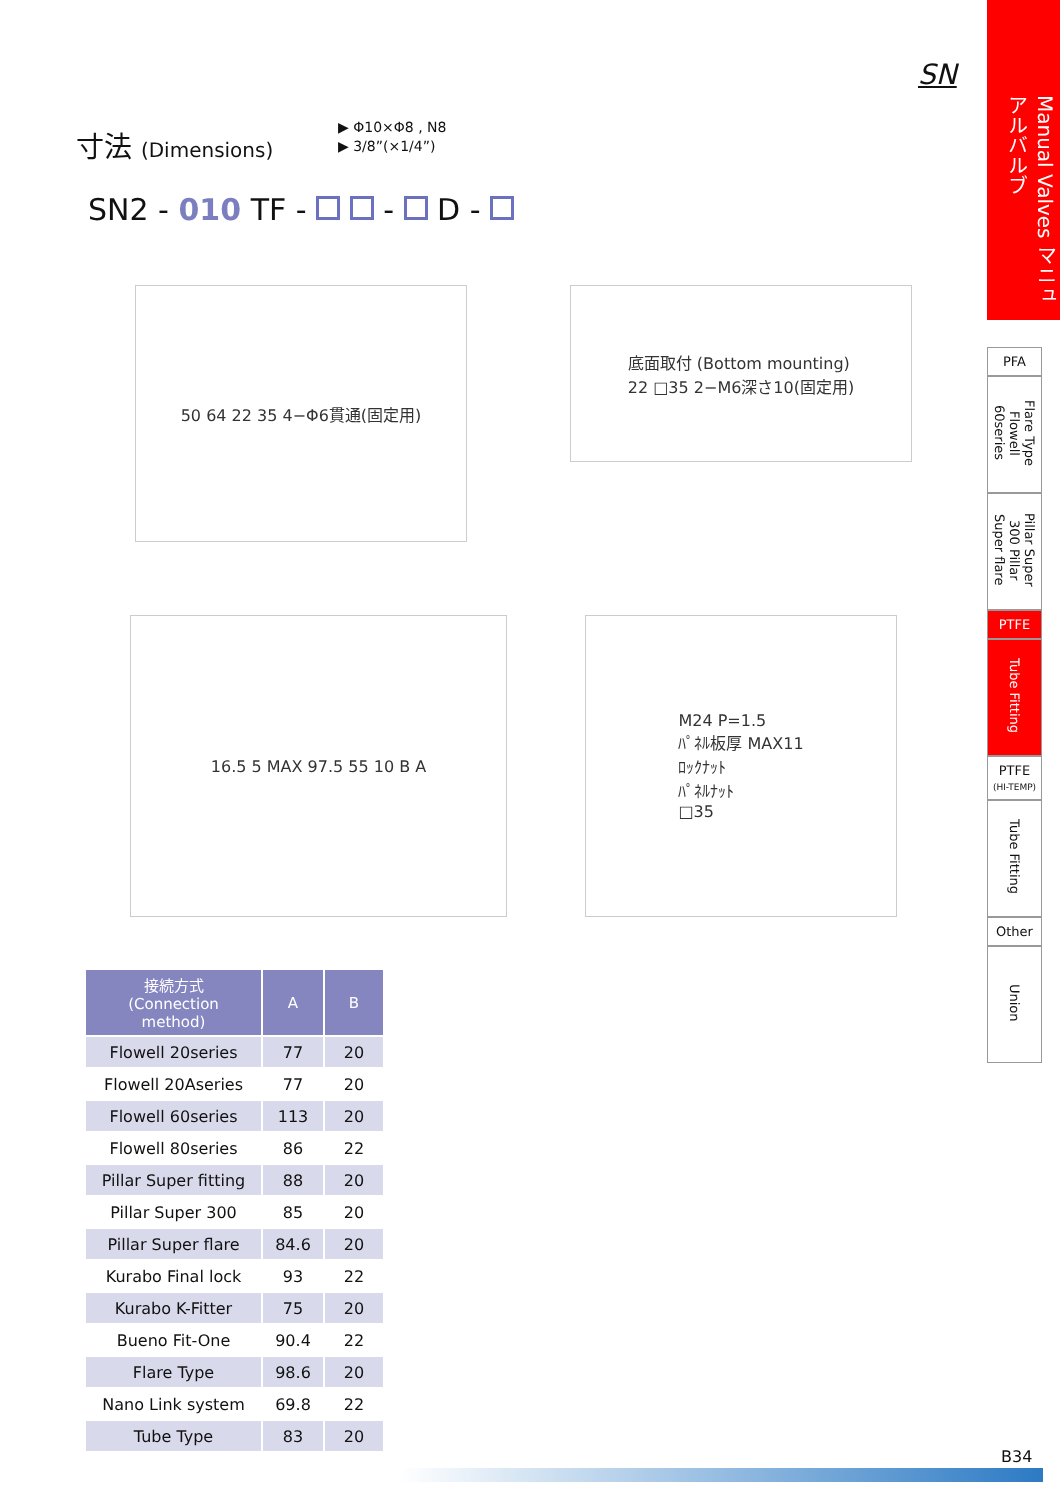SN
Manual Valves マニュアルバルブ
寸法 (Dimensions)
▶ Φ10×Φ8 , N8
▶ 3/8”(×1/4”)
SN2 - 010 TF - - D -
50 64 22 35 4−Φ6貫通(固定用)
底面取付 (Bottom mounting)
22 □35 2−M6深さ10(固定用)
16.5 5 MAX 97.5 55 10 B A
M24 P=1.5
ﾊﾟﾈﾙ板厚 MAX11
ﾛｯｸﾅｯﾄ
ﾊﾟﾈﾙﾅｯﾄ
□35
PFA
Flare Type Flowell 60series
Pillar Super 300 Pillar Super flare
PTFE
Tube Fitting
PTFE
(HI-TEMP)
Tube Fitting
Other
Union
| 接続方式 (Connection method) | A | B |
| --- | --- | --- |
| Flowell 20series | 77 | 20 |
| Flowell 20Aseries | 77 | 20 |
| Flowell 60series | 113 | 20 |
| Flowell 80series | 86 | 22 |
| Pillar Super fitting | 88 | 20 |
| Pillar Super 300 | 85 | 20 |
| Pillar Super flare | 84.6 | 20 |
| Kurabo Final lock | 93 | 22 |
| Kurabo K-Fitter | 75 | 20 |
| Bueno Fit-One | 90.4 | 22 |
| Flare Type | 98.6 | 20 |
| Nano Link system | 69.8 | 22 |
| Tube Type | 83 | 20 |
B34